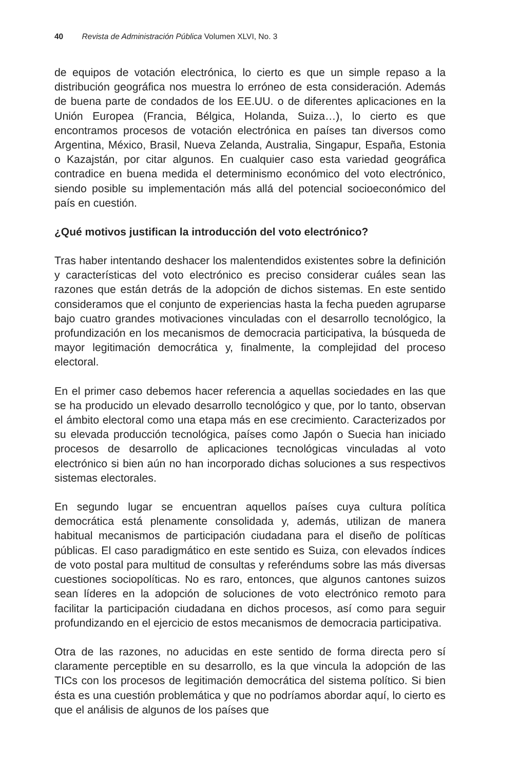40 Revista de Administración Pública Volumen XLVI, No. 3
de equipos de votación electrónica, lo cierto es que un simple repaso a la distribución geográfica nos muestra lo erróneo de esta consideración. Además de buena parte de condados de los EE.UU. o de diferentes aplicaciones en la Unión Europea (Francia, Bélgica, Holanda, Suiza…), lo cierto es que encontramos procesos de votación electrónica en países tan diversos como Argentina, México, Brasil, Nueva Zelanda, Australia, Singapur, España, Estonia o Kazajstán, por citar algunos. En cualquier caso esta variedad geográfica contradice en buena medida el determinismo económico del voto electrónico, siendo posible su implementación más allá del potencial socioeconómico del país en cuestión.
¿Qué motivos justifican la introducción del voto electrónico?
Tras haber intentando deshacer los malentendidos existentes sobre la definición y características del voto electrónico es preciso considerar cuáles sean las razones que están detrás de la adopción de dichos sistemas. En este sentido consideramos que el conjunto de experiencias hasta la fecha pueden agruparse bajo cuatro grandes motivaciones vinculadas con el desarrollo tecnológico, la profundización en los mecanismos de democracia participativa, la búsqueda de mayor legitimación democrática y, finalmente, la complejidad del proceso electoral.
En el primer caso debemos hacer referencia a aquellas sociedades en las que se ha producido un elevado desarrollo tecnológico y que, por lo tanto, observan el ámbito electoral como una etapa más en ese crecimiento. Caracterizados por su elevada producción tecnológica, países como Japón o Suecia han iniciado procesos de desarrollo de aplicaciones tecnológicas vinculadas al voto electrónico si bien aún no han incorporado dichas soluciones a sus respectivos sistemas electorales.
En segundo lugar se encuentran aquellos países cuya cultura política democrática está plenamente consolidada y, además, utilizan de manera habitual mecanismos de participación ciudadana para el diseño de políticas públicas. El caso paradigmático en este sentido es Suiza, con elevados índices de voto postal para multitud de consultas y referéndums sobre las más diversas cuestiones sociopolíticas. No es raro, entonces, que algunos cantones suizos sean líderes en la adopción de soluciones de voto electrónico remoto para facilitar la participación ciudadana en dichos procesos, así como para seguir profundizando en el ejercicio de estos mecanismos de democracia participativa.
Otra de las razones, no aducidas en este sentido de forma directa pero sí claramente perceptible en su desarrollo, es la que vincula la adopción de las TICs con los procesos de legitimación democrática del sistema político. Si bien ésta es una cuestión problemática y que no podríamos abordar aquí, lo cierto es que el análisis de algunos de los países que